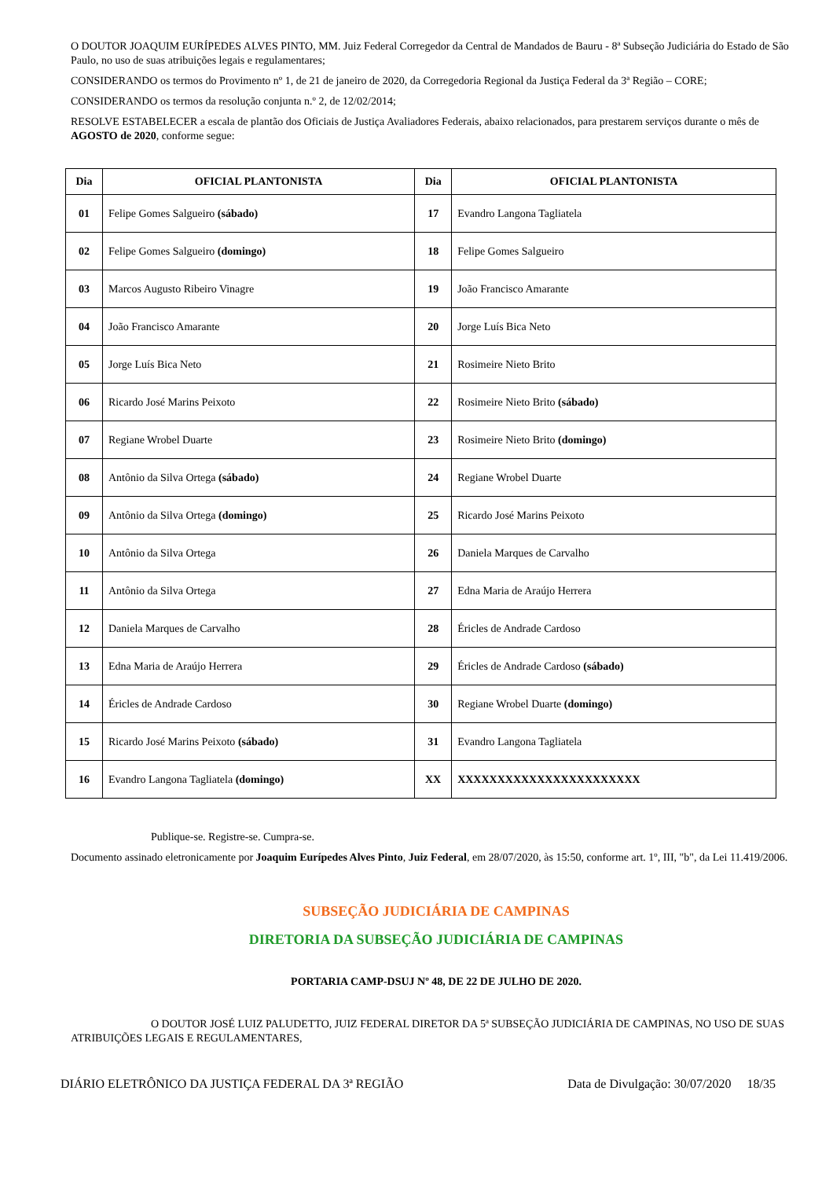O DOUTOR JOAQUIM EURÍPEDES ALVES PINTO, MM. Juiz Federal Corregedor da Central de Mandados de Bauru - 8ª Subseção Judiciária do Estado de São Paulo, no uso de suas atribuições legais e regulamentares;
CONSIDERANDO os termos do Provimento nº 1, de 21 de janeiro de 2020, da Corregedoria Regional da Justiça Federal da 3ª Região – CORE;
CONSIDERANDO os termos da resolução conjunta n.º 2, de 12/02/2014;
RESOLVE ESTABELECER a escala de plantão dos Oficiais de Justiça Avaliadores Federais, abaixo relacionados, para prestarem serviços durante o mês de AGOSTO de 2020, conforme segue:
| Dia | OFICIAL PLANTONISTA | Dia | OFICIAL PLANTONISTA |
| --- | --- | --- | --- |
| 01 | Felipe Gomes Salgueiro (sábado) | 17 | Evandro Langona Tagliatela |
| 02 | Felipe Gomes Salgueiro (domingo) | 18 | Felipe Gomes Salgueiro |
| 03 | Marcos Augusto Ribeiro Vinagre | 19 | João Francisco Amarante |
| 04 | João Francisco Amarante | 20 | Jorge Luís Bica Neto |
| 05 | Jorge Luís Bica Neto | 21 | Rosimeire Nieto Brito |
| 06 | Ricardo José Marins Peixoto | 22 | Rosimeire Nieto Brito (sábado) |
| 07 | Regiane Wrobel Duarte | 23 | Rosimeire Nieto Brito (domingo) |
| 08 | Antônio da Silva Ortega (sábado) | 24 | Regiane Wrobel Duarte |
| 09 | Antônio da Silva Ortega (domingo) | 25 | Ricardo José Marins Peixoto |
| 10 | Antônio da Silva Ortega | 26 | Daniela Marques de Carvalho |
| 11 | Antônio da Silva Ortega | 27 | Edna Maria de Araújo Herrera |
| 12 | Daniela Marques de Carvalho | 28 | Éricles de Andrade Cardoso |
| 13 | Edna Maria de Araújo Herrera | 29 | Éricles de Andrade Cardoso (sábado) |
| 14 | Éricles de Andrade Cardoso | 30 | Regiane Wrobel Duarte (domingo) |
| 15 | Ricardo José Marins Peixoto (sábado) | 31 | Evandro Langona Tagliatela |
| 16 | Evandro Langona Tagliatela (domingo) | XX | XXXXXXXXXXXXXXXXXXXXXXX |
Publique-se. Registre-se. Cumpra-se.
Documento assinado eletronicamente por Joaquim Eurípedes Alves Pinto, Juiz Federal, em 28/07/2020, às 15:50, conforme art. 1º, III, "b", da Lei 11.419/2006.
SUBSEÇÃO JUDICIÁRIA DE CAMPINAS
DIRETORIA DA SUBSEÇÃO JUDICIÁRIA DE CAMPINAS
PORTARIA CAMP-DSUJ Nº 48, DE 22 DE JULHO DE 2020.
O DOUTOR JOSÉ LUIZ PALUDETTO, JUIZ FEDERAL DIRETOR DA 5ª SUBSEÇÃO JUDICIÁRIA DE CAMPINAS, NO USO DE SUAS ATRIBUIÇÕES LEGAIS E REGULAMENTARES,
DIÁRIO ELETRÔNICO DA JUSTIÇA FEDERAL DA 3ª REGIÃO Data de Divulgação: 30/07/2020 18/35